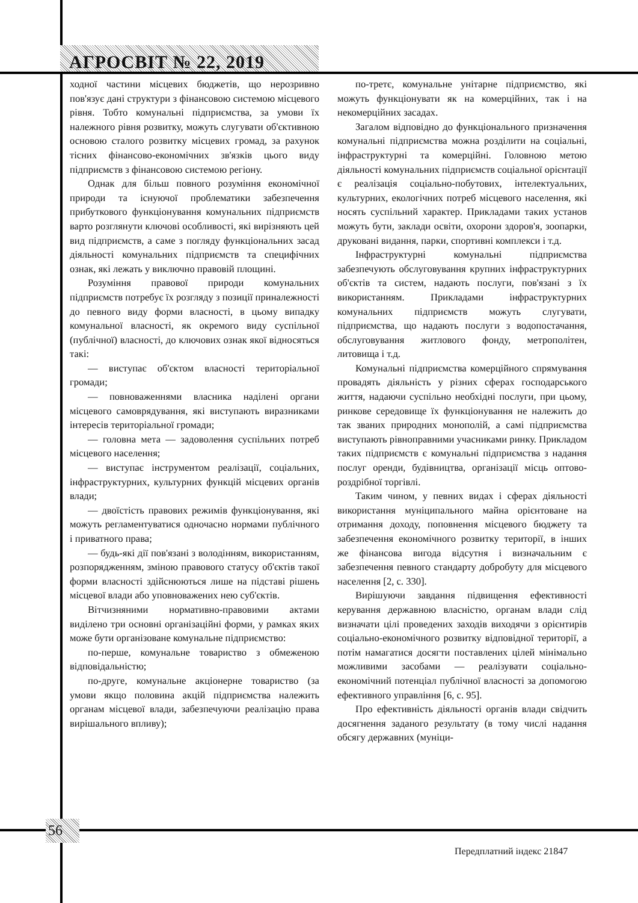АГРОСВІТ № 22, 2019
ходної частини місцевих бюджетів, що нерозривно пов'язує дані структури з фінансовою системою місцевого рівня. Тобто комунальні підприємства, за умови їх належного рівня розвитку, можуть слугувати об'єктивною основою сталого розвитку місцевих громад, за рахунок тісних фінансово-економічних зв'язків цього виду підприємств з фінансовою системою регіону.
Однак для більш повного розуміння економічної природи та існуючої проблематики забезпечення прибуткового функціонування комунальних підприємств варто розглянути ключові особливості, які вирізняють цей вид підприємств, а саме з погляду функціональних засад діяльності комунальних підприємств та специфічних ознак, які лежать у виключно правовій площині.
Розуміння правової природи комунальних підприємств потребує їх розгляду з позиції приналежності до певного виду форми власності, в цьому випадку комунальної власності, як окремого виду суспільної (публічної) власності, до ключових ознак якої відносяться такі:
— виступає об'єктом власності територіальної громади;
— повноваженнями власника наділені органи місцевого самоврядування, які виступають виразниками інтересів територіальної громади;
— головна мета — задоволення суспільних потреб місцевого населення;
— виступає інструментом реалізації, соціальних, інфраструктурних, культурних функцій місцевих органів влади;
— двоїстість правових режимів функціонування, які можуть регламентуватися одночасно нормами публічного і приватного права;
— будь-які дії пов'язані з володінням, використанням, розпорядженням, зміною правового статусу об'єктів такої форми власності здійснюються лише на підставі рішень місцевої влади або уповноважених нею суб'єктів.
Вітчизняними нормативно-правовими актами виділено три основні організаційні форми, у рамках яких може бути організоване комунальне підприємство:
по-перше, комунальне товариство з обмеженою відповідальністю;
по-друге, комунальне акціонерне товариство (за умови якщо половина акцій підприємства належить органам місцевої влади, забезпечуючи реалізацію права вирішального впливу);
по-третє, комунальне унітарне підприємство, які можуть функціонувати як на комерційних, так і на некомерційних засадах.
Загалом відповідно до функціонального призначення комунальні підприємства можна розділити на соціальні, інфраструктурні та комерційні. Головною метою діяльності комунальних підприємств соціальної орієнтації є реалізація соціально-побутових, інтелектуальних, культурних, екологічних потреб місцевого населення, які носять суспільний характер. Прикладами таких установ можуть бути, заклади освіти, охорони здоров'я, зоопарки, друковані видання, парки, спортивні комплекси і т.д.
Інфраструктурні комунальні підприємства забезпечують обслуговування крупних інфраструктурних об'єктів та систем, надають послуги, пов'язані з їх використанням. Прикладами інфраструктурних комунальних підприємств можуть слугувати, підприємства, що надають послуги з водопостачання, обслуговування житлового фонду, метрополітен, литовища і т.д.
Комунальні підприємства комерційного спрямування провадять діяльність у різних сферах господарського життя, надаючи суспільно необхідні послуги, при цьому, ринкове середовище їх функціонування не належить до так званих природних монополій, а самі підприємства виступають рівноправними учасниками ринку. Прикладом таких підприємств є комунальні підприємства з надання послуг оренди, будівництва, організації місць оптово-роздрібної торгівлі.
Таким чином, у певних видах і сферах діяльності використання муніципального майна орієнтоване на отримання доходу, поповнення місцевого бюджету та забезпечення економічного розвитку території, в інших же фінансова вигода відсутня і визначальним є забезпечення певного стандарту добробуту для місцевого населення [2, с. 330].
Вирішуючи завдання підвищення ефективності керування державною власністю, органам влади слід визначати цілі проведених заходів виходячи з орієнтирів соціально-економічного розвитку відповідної території, а потім намагатися досягти поставлених цілей мінімально можливими засобами — реалізувати соціально-економічний потенціал публічної власності за допомогою ефективного управління [6, с. 95].
Про ефективність діяльності органів влади свідчить досягнення заданого результату (в тому числі надання обсягу державних (муніци-
56
Передплатний індекс 21847